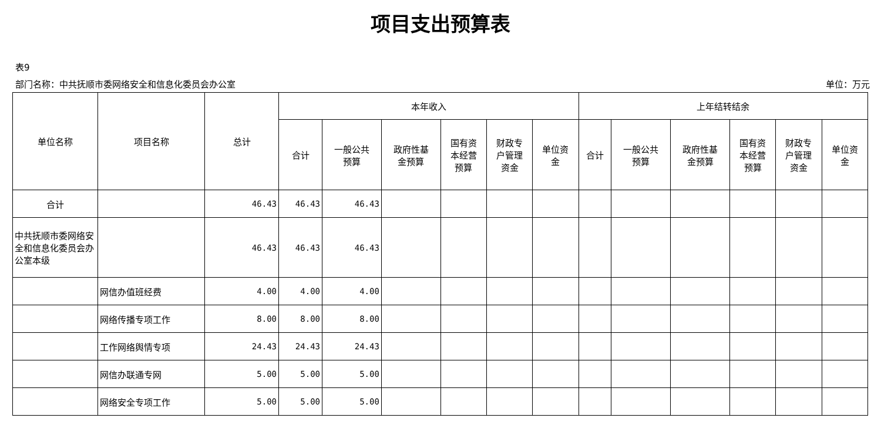项目支出预算表
表9
部门名称：中共抚顺市委网络安全和信息化委员会办公室 单位：万元
| 单位名称 | 项目名称 | 总计 | 本年收入 | | | | | | 上年结转结余 | | | | | |
| --- | --- | --- | --- | --- | --- | --- | --- | --- | --- | --- | --- | --- | --- | --- |
| | | | 合计 | 一般公共 预算 | 政府性基 金预算 | 国有资 本经营 预算 | 财政专 户管理 资金 | 单位资 金 | 合计 | 一般公共 预算 | 政府性基 金预算 | 国有资 本经营 预算 | 财政专 户管理 资金 | 单位资 金 |
| 合计 | | 46.43 | 46.43 | 46.43 | | | | | | | | | | |
| 中共抚顺市委网络安全和信息化委员会办公室本级 | | 46.43 | 46.43 | 46.43 | | | | | | | | | | |
| | 网信办值班经费 | 4.00 | 4.00 | 4.00 | | | | | | | | | | |
| | 网络传播专项工作 | 8.00 | 8.00 | 8.00 | | | | | | | | | | |
| | 工作网络舆情专项 | 24.43 | 24.43 | 24.43 | | | | | | | | | | |
| | 网信办联通专网 | 5.00 | 5.00 | 5.00 | | | | | | | | | | |
| | 网络安全专项工作 | 5.00 | 5.00 | 5.00 | | | | | | | | | | |